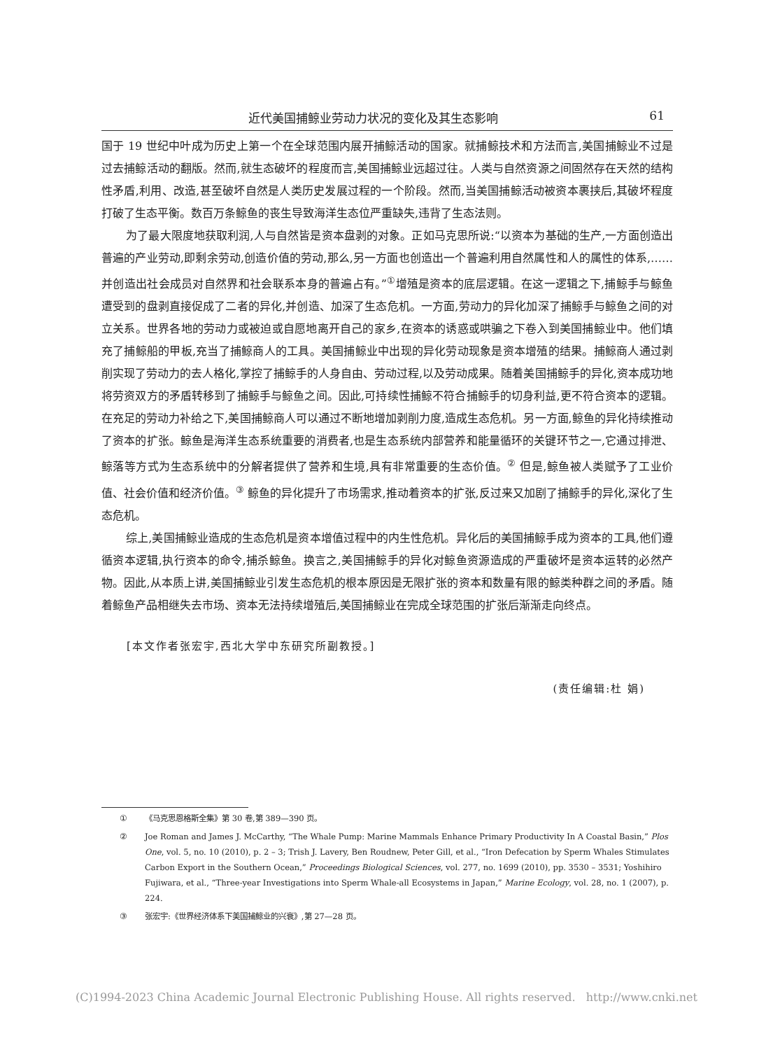近代美国捕鲸业劳动力状况的变化及其生态影响 61
国于 19 世纪中叶成为历史上第一个在全球范围内展开捕鲸活动的国家。就捕鲸技术和方法而言,美国捕鲸业不过是过去捕鲸活动的翻版。然而,就生态破坏的程度而言,美国捕鲸业远超过往。人类与自然资源之间固然存在天然的结构性矛盾,利用、改造,甚至破坏自然是人类历史发展过程的一个阶段。然而,当美国捕鲸活动被资本裹挟后,其破坏程度打破了生态平衡。数百万条鲸鱼的丧生导致海洋生态位严重缺失,违背了生态法则。
为了最大限度地获取利润,人与自然皆是资本盘剥的对象。正如马克思所说:“以资本为基础的生产,一方面创造出普遍的产业劳动,即剩余劳动,创造价值的劳动,那么,另一方面也创造出一个普遍利用自然属性和人的属性的体系,……并创造出社会成员对自然界和社会联系本身的普遍占有。”<sup>①</sup>增殖是资本的底层逻辑。在这一逻辑之下,捕鲸手与鲸鱼遭受到的盘剥直接促成了二者的异化,并创造、加深了生态危机。一方面,劳动力的异化加深了捕鲸手与鲸鱼之间的对立关系。世界各地的劳动力或被迫或自愿地离开自己的家乡,在资本的诱惑或哄骗之下卷入到美国捕鲸业中。他们填充了捕鲸船的甲板,充当了捕鲸商人的工具。美国捕鲸业中出现的异化劳动现象是资本增殖的结果。捕鲸商人通过剥削实现了劳动力的去人格化,掌控了捕鲸手的人身自由、劳动过程,以及劳动成果。随着美国捕鲸手的异化,资本成功地将劳资双方的矛盾转移到了捕鲸手与鲸鱼之间。因此,可持续性捕鲸不符合捕鲸手的切身利益,更不符合资本的逻辑。在充足的劳动力补给之下,美国捕鲸商人可以通过不断地增加剥削力度,造成生态危机。另一方面,鲸鱼的异化持续推动了资本的扩张。鲸鱼是海洋生态系统重要的消费者,也是生态系统内部营养和能量循环的关键环节之一,它通过排泄、鲸落等方式为生态系统中的分解者提供了营养和生境,具有非常重要的生态价值。<sup>②</sup> 但是,鲸鱼被人类赋予了工业价值、社会价值和经济价值。<sup>③</sup> 鲸鱼的异化提升了市场需求,推动着资本的扩张,反过来又加剧了捕鲸手的异化,深化了生态危机。
综上,美国捕鲸业造成的生态危机是资本增值过程中的内生性危机。异化后的美国捕鲸手成为资本的工具,他们遵循资本逻辑,执行资本的命令,捕杀鲸鱼。换言之,美国捕鲸手的异化对鲸鱼资源造成的严重破坏是资本运转的必然产物。因此,从本质上讲,美国捕鲸业引发生态危机的根本原因是无限扩张的资本和数量有限的鲸类种群之间的矛盾。随着鲸鱼产品相继失去市场、资本无法持续增殖后,美国捕鲸业在完成全球范围的扩张后渐渐走向终点。
[本文作者张宏宇,西北大学中东研究所副教授。]
(责任编辑:杜 娟)
① 《马克思恩格斯全集》第 30 卷,第 389—390 页。
② Joe Roman and James J. McCarthy, “The Whale Pump: Marine Mammals Enhance Primary Productivity In A Coastal Basin,” Plos One, vol. 5, no. 10 (2010), p. 2 – 3; Trish J. Lavery, Ben Roudnew, Peter Gill, et al., “Iron Defecation by Sperm Whales Stimulates Carbon Export in the Southern Ocean,” Proceedings Biological Sciences, vol. 277, no. 1699 (2010), pp. 3530 – 3531; Yoshihiro Fujiwara, et al., “Three-year Investigations into Sperm Whale-all Ecosystems in Japan,” Marine Ecology, vol. 28, no. 1 (2007), p. 224.
③ 张宏宇:《世界经济体系下美国捕鲸业的兴衰》,第 27—28 页。
(C)1994-2023 China Academic Journal Electronic Publishing House. All rights reserved. http://www.cnki.net